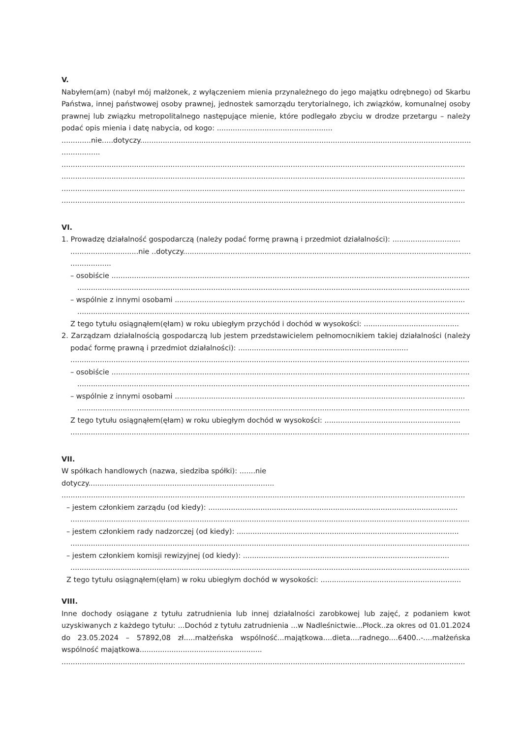V.
Nabyłem(am) (nabył mój małżonek, z wyłączeniem mienia przynależnego do jego majątku odrębnego) od Skarbu Państwa, innej państwowej osoby prawnej, jednostek samorządu terytorialnego, ich związków, komunalnej osoby prawnej lub związku metropolitalnego następujące mienie, które podlegało zbyciu w drodze przetargu – należy podać opis mienia i datę nabycia, od kogo: ...................................................
.............nie.....dotyczy.......................................................................................................................................................
.................
..................................................................................................................................................................................
..................................................................................................................................................................................
..................................................................................................................................................................................
..................................................................................................................................................................................
VI.
1. Prowadzę działalność gospodarczą (należy podać formę prawną i przedmiot działalności): ..............................
..............................nie ..dotyczy...............................................................................................................................
..................
– osobiście ..............................................................................................................................................................
..............................................................................................................................................................................
– wspólnie z innymi osobami ................................................................................................................................
..............................................................................................................................................................................
Z tego tytułu osiągnąłem(ęłam) w roku ubiegłym przychód i dochód w wysokości: ..........................................
2. Zarządzam działalnością gospodarczą lub jestem przedstawicielem pełnomocnikiem takiej działalności (należy podać formę prawną i przedmiot działalności): ...........................................................................
................................................................................................................................................................................
– osobiście ..............................................................................................................................................................
..............................................................................................................................................................................
– wspólnie z innymi osobami ................................................................................................................................
..............................................................................................................................................................................
Z tego tytułu osiągnąłem(ęłam) w roku ubiegłym dochód w wysokości: ............................................................
................................................................................................................................................................................
VII.
W spółkach handlowych (nazwa, siedziba spółki): .......nie
dotyczy..................................................................................
..................................................................................................................................................................................
– jestem członkiem zarządu (od kiedy): ..............................................................................................................
................................................................................................................................................................................
– jestem członkiem rady nadzorczej (od kiedy): ..................................................................................................
................................................................................................................................................................................
– jestem członkiem komisji rewizyjnej (od kiedy): ...........................................................................................
................................................................................................................................................................................
Z tego tytułu osiągnąłem(ęłam) w roku ubiegłym dochód w wysokości: ..............................................................
VIII.
Inne dochody osiągane z tytułu zatrudnienia lub innej działalności zarobkowej lub zajęć, z podaniem kwot uzyskiwanych z każdego tytułu: ...Dochód z tytułu zatrudnienia ...w Nadleśnictwie...Płock..za okres od 01.01.2024 do 23.05.2024 – 57892,08 zł.....małżeńska wspólność...majątkowa....dieta....radnego....6400..-....małżeńska wspólność majątkowa......................................................
..................................................................................................................................................................................